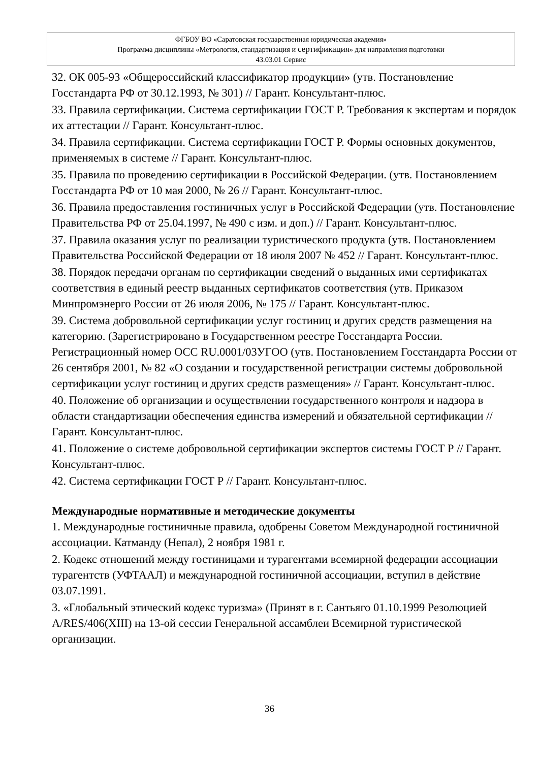ФГБОУ ВО «Саратовская государственная юридическая академия»
Программа дисциплины «Метрология, стандартизация и сертификация» для направления подготовки
43.03.01 Сервис
32. ОК 005-93 «Общероссийский классификатор продукции» (утв. Постановление Госстандарта РФ от 30.12.1993, № 301) // Гарант. Консультант-плюс.
33. Правила сертификации. Система сертификации ГОСТ Р. Требования к экспертам и порядок их аттестации // Гарант. Консультант-плюс.
34. Правила сертификации. Система сертификации ГОСТ Р. Формы основных документов, применяемых в системе // Гарант. Консультант-плюс.
35. Правила по проведению сертификации в Российской Федерации. (утв. Постановлением Госстандарта РФ от 10 мая 2000, № 26 // Гарант. Консультант-плюс.
36. Правила предоставления гостиничных услуг в Российской Федерации (утв. Постановление Правительства РФ от 25.04.1997, № 490 с изм. и доп.) // Гарант. Консультант-плюс.
37. Правила оказания услуг по реализации туристического продукта (утв. Постановлением Правительства Российской Федерации от 18 июля 2007 № 452 // Гарант. Консультант-плюс.
38. Порядок передачи органам по сертификации сведений о выданных ими сертификатах соответствия в единый реестр выданных сертификатов соответствия (утв. Приказом Минпромэнерго России от 26 июля 2006, № 175 // Гарант. Консультант-плюс.
39. Система добровольной сертификации услуг гостиниц и других средств размещения на категорию. (Зарегистрировано в Государственном реестре Госстандарта России. Регистрационный номер ОСС RU.0001/03УГОО (утв. Постановлением Госстандарта России от 26 сентября 2001, № 82 «О создании и государственной регистрации системы добровольной сертификации услуг гостиниц и других средств размещения» // Гарант. Консультант-плюс.
40. Положение об организации и осуществлении государственного контроля и надзора в области стандартизации обеспечения единства измерений и обязательной сертификации // Гарант. Консультант-плюс.
41. Положение о системе добровольной сертификации экспертов системы ГОСТ Р // Гарант. Консультант-плюс.
42. Система сертификации ГОСТ Р // Гарант. Консультант-плюс.
Международные нормативные и методические документы
1. Международные гостиничные правила, одобрены Советом Международной гостиничной ассоциации. Катманду (Непал), 2 ноября 1981 г.
2. Кодекс отношений между гостиницами и турагентами всемирной федерации ассоциации турагентств (УФТААЛ) и международной гостиничной ассоциации, вступил в действие 03.07.1991.
3. «Глобальный этический кодекс туризма» (Принят в г. Сантьяго 01.10.1999 Резолюцией A/RES/406(XIII) на 13-ой сессии Генеральной ассамблеи Всемирной туристической организации.
36